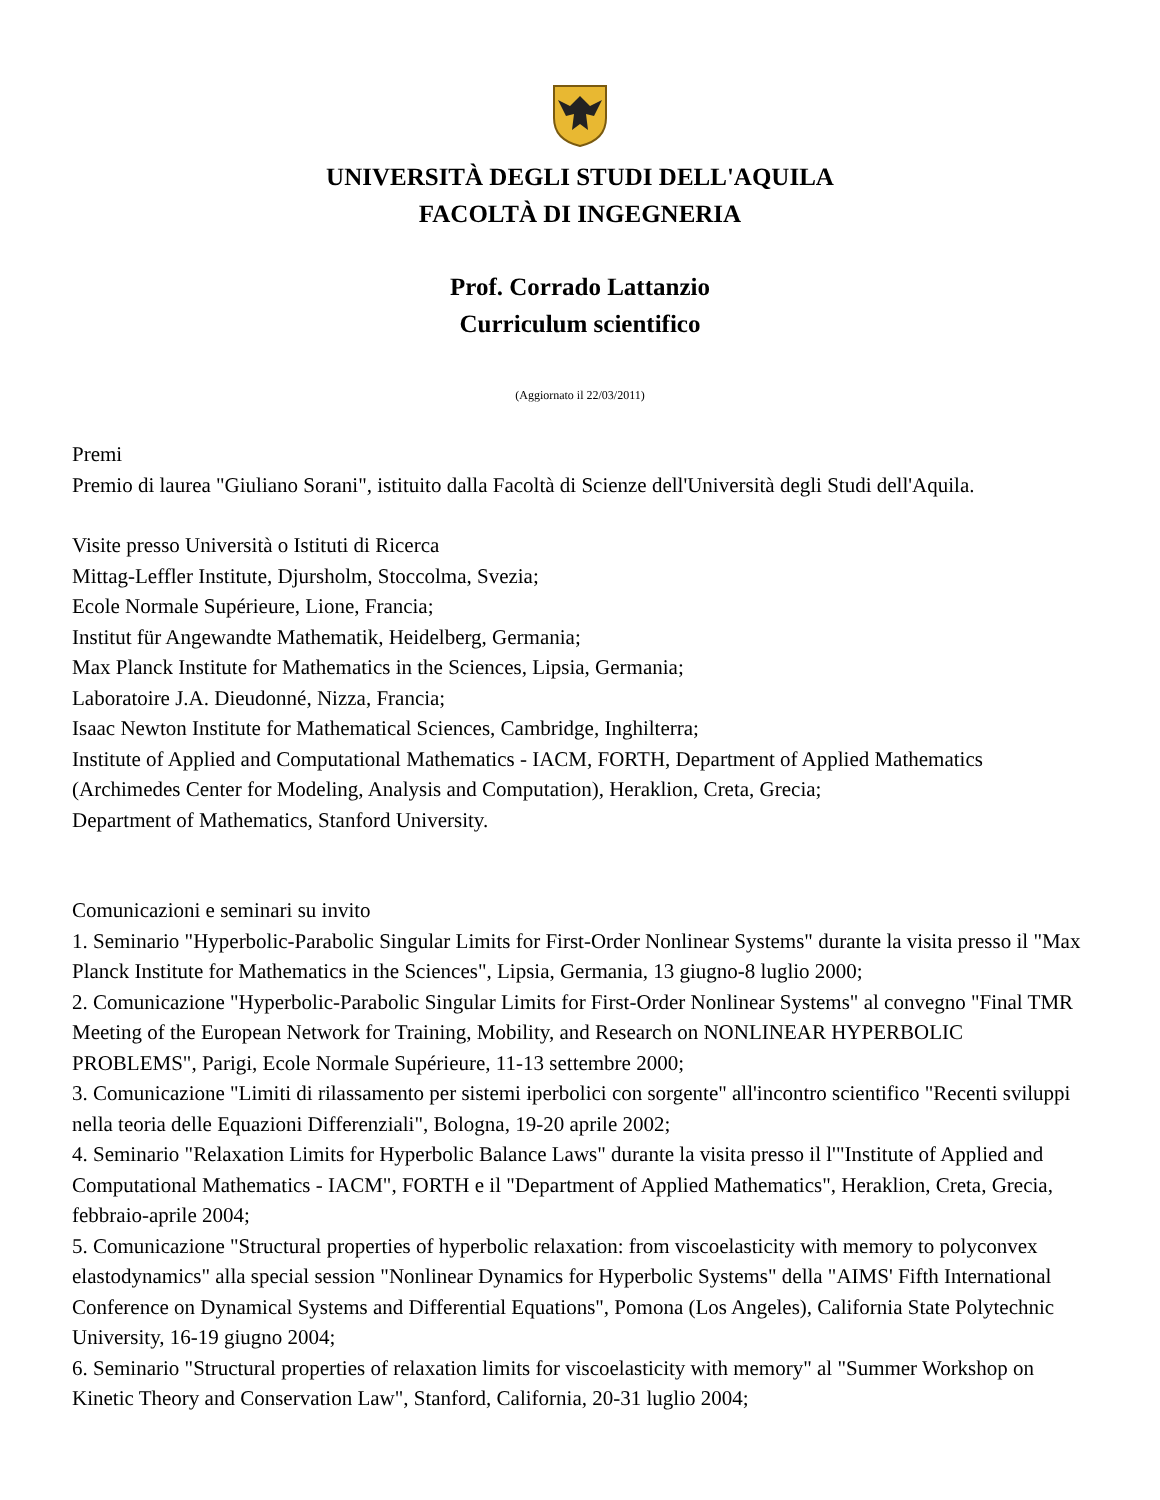UNIVERSITÀ DEGLI STUDI DELL'AQUILA
FACOLTÀ DI INGEGNERIA
Prof. Corrado Lattanzio
Curriculum scientifico
(Aggiornato il 22/03/2011)
Premi
Premio di laurea "Giuliano Sorani", istituito dalla Facoltà di Scienze dell'Università degli Studi dell'Aquila.
Visite presso Università o Istituti di Ricerca
Mittag-Leffler Institute, Djursholm, Stoccolma, Svezia;
Ecole Normale Supérieure, Lione, Francia;
Institut für Angewandte Mathematik, Heidelberg, Germania;
Max Planck Institute for Mathematics in the Sciences, Lipsia, Germania;
Laboratoire J.A. Dieudonné, Nizza, Francia;
Isaac Newton Institute for Mathematical Sciences, Cambridge, Inghilterra;
Institute of Applied and Computational Mathematics - IACM, FORTH, Department of Applied Mathematics (Archimedes Center for Modeling, Analysis and Computation), Heraklion, Creta, Grecia;
Department of Mathematics, Stanford University.
Comunicazioni e seminari su invito
1. Seminario "Hyperbolic-Parabolic Singular Limits for First-Order Nonlinear Systems" durante la visita presso il "Max Planck Institute for Mathematics in the Sciences", Lipsia, Germania, 13 giugno-8 luglio 2000;
2. Comunicazione "Hyperbolic-Parabolic Singular Limits for First-Order Nonlinear Systems" al convegno "Final TMR Meeting of the European Network for Training, Mobility, and Research on NONLINEAR HYPERBOLIC PROBLEMS", Parigi, Ecole Normale Supérieure, 11-13 settembre 2000;
3. Comunicazione "Limiti di rilassamento per sistemi iperbolici con sorgente" all'incontro scientifico "Recenti sviluppi nella teoria delle Equazioni Differenziali", Bologna, 19-20 aprile 2002;
4. Seminario "Relaxation Limits for Hyperbolic Balance Laws" durante la visita presso il l'"Institute of Applied and Computational Mathematics - IACM", FORTH e il "Department of Applied Mathematics", Heraklion, Creta, Grecia, febbraio-aprile 2004;
5. Comunicazione "Structural properties of hyperbolic relaxation: from viscoelasticity with memory to polyconvex elastodynamics" alla special session "Nonlinear Dynamics for Hyperbolic Systems" della "AIMS' Fifth International Conference on Dynamical Systems and Differential Equations", Pomona (Los Angeles), California State Polytechnic University, 16-19 giugno 2004;
6. Seminario "Structural properties of relaxation limits for viscoelasticity with memory" al "Summer Workshop on Kinetic Theory and Conservation Law", Stanford, California, 20-31 luglio 2004;